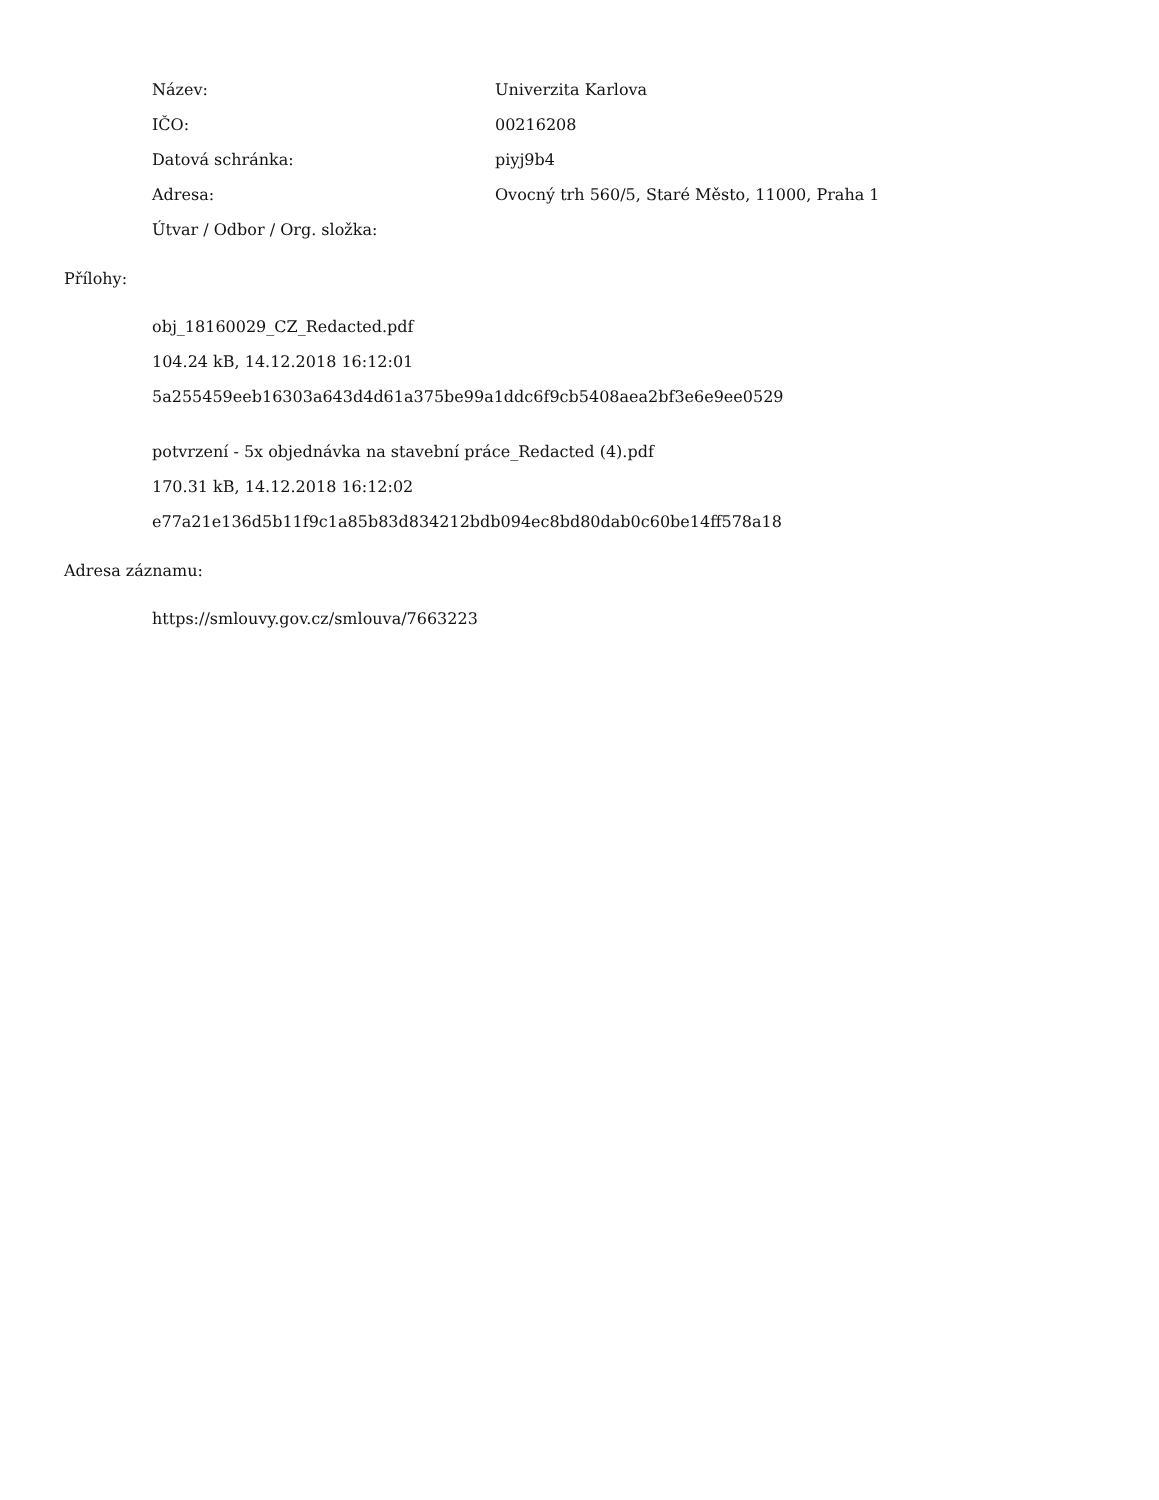| Název: | Univerzita Karlova |
| IČO: | 00216208 |
| Datová schránka: | piyj9b4 |
| Adresa: | Ovocný trh 560/5, Staré Město, 11000, Praha 1 |
| Útvar / Odbor / Org. složka: | |
Přílohy:
obj_18160029_CZ_Redacted.pdf
104.24 kB, 14.12.2018 16:12:01
5a255459eeb16303a643d4d61a375be99a1ddc6f9cb5408aea2bf3e6e9ee0529
potvrzení - 5x objednávka na stavební práce_Redacted (4).pdf
170.31 kB, 14.12.2018 16:12:02
e77a21e136d5b11f9c1a85b83d834212bdb094ec8bd80dab0c60be14ff578a18
Adresa záznamu:
https://smlouvy.gov.cz/smlouva/7663223